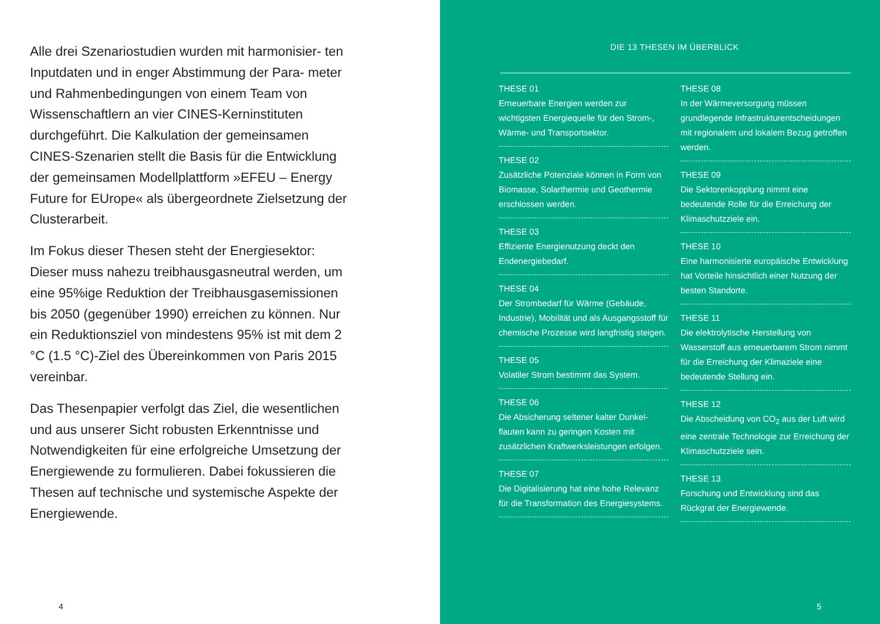Alle drei Szenariostudien wurden mit harmonisier- ten Inputdaten und in enger Abstimmung der Para- meter und Rahmenbedingungen von einem Team von Wissenschaftlern an vier CINES-Kerninstituten durchgeführt. Die Kalkulation der gemeinsamen CINES-Szenarien stellt die Basis für die Entwicklung der gemeinsamen Modellplattform »EFEU – Energy Future for EUrope« als übergeordnete Ziel­setzung der Clusterarbeit.
Im Fokus dieser Thesen steht der Energiesektor: Dieser muss nahezu treibhausgasneutral werden, um eine 95%ige Reduktion der Treibhausgas­emissionen bis 2050 (gegenüber 1990) erreichen zu können. Nur ein Reduktionsziel von mindestens 95% ist mit dem 2 °C (1.5 °C)-Ziel des Überein­kommen von Paris 2015 vereinbar.
Das Thesenpapier verfolgt das Ziel, die wesentlichen und aus unserer Sicht robusten Erkenntnisse und Notwendigkeiten für eine erfolgreiche Umsetzung der Energiewende zu formulieren. Dabei fokussieren die Thesen auf technische und systemische Aspekte der Energiewende.
4
DIE 13 THESEN IM ÜBERBLICK
THESE 01
Erneuerbare Energien werden zur wichtigsten Energiequelle für den Strom-, Wärme- und Transportsektor.
THESE 02
Zusätzliche Potenziale können in Form von Biomasse, Solarthermie und Geothermie erschlossen werden.
THESE 03
Effiziente Energienutzung deckt den Endenergiebedarf.
THESE 04
Der Strombedarf für Wärme (Gebäude, Industrie), Mobilität und als Ausgangsstoff für chemische Prozesse wird langfristig steigen.
THESE 05
Volatiler Strom bestimmt das System.
THESE 06
Die Absicherung seltener kalter Dunkel­flauten kann zu geringen Kosten mit zusätzlichen Kraftwerksleistungen erfolgen.
THESE 07
Die Digitalisierung hat eine hohe Relevanz für die Transformation des Energiesystems.
THESE 08
In der Wärmeversorgung müssen grundlegende Infrastrukturentscheidungen mit regionalem und lokalem Bezug getroffen werden.
THESE 09
Die Sektorenkopplung nimmt eine bedeutende Rolle für die Erreichung der Klimaschutzziele ein.
THESE 10
Eine harmonisierte europäische Entwicklung hat Vorteile hinsichtlich einer Nutzung der besten Standorte.
THESE 11
Die elektrolytische Herstellung von Wasserstoff aus erneuerbarem Strom nimmt für die Erreichung der Klimaziele eine bedeutende Stellung ein.
THESE 12
Die Abscheidung von CO<sub>2</sub> aus der Luft wird eine zentrale Technologie zur Erreichung der Klimaschutzziele sein.
THESE 13
Forschung und Entwicklung sind das Rückgrat der Energiewende.
5